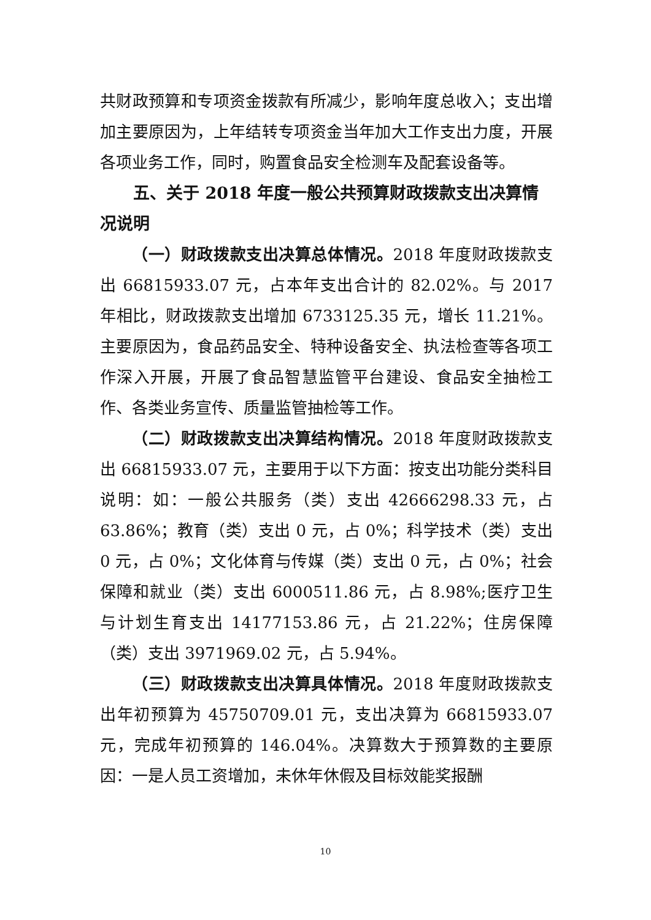共财政预算和专项资金拨款有所减少，影响年度总收入；支出增加主要原因为，上年结转专项资金当年加大工作支出力度，开展各项业务工作，同时，购置食品安全检测车及配套设备等。
五、关于 2018 年度一般公共预算财政拨款支出决算情况说明
（一）财政拨款支出决算总体情况。2018 年度财政拨款支出 66815933.07 元，占本年支出合计的 82.02%。与 2017 年相比，财政拨款支出增加 6733125.35 元，增长 11.21%。主要原因为，食品药品安全、特种设备安全、执法检查等各项工作深入开展，开展了食品智慧监管平台建设、食品安全抽检工作、各类业务宣传、质量监管抽检等工作。
（二）财政拨款支出决算结构情况。2018 年度财政拨款支出 66815933.07 元，主要用于以下方面：按支出功能分类科目说明：如：一般公共服务（类）支出 42666298.33 元，占 63.86%；教育（类）支出 0 元，占 0%；科学技术（类）支出 0 元，占 0%；文化体育与传媒（类）支出 0 元，占 0%；社会保障和就业（类）支出 6000511.86 元，占 8.98%;医疗卫生与计划生育支出 14177153.86 元，占 21.22%；住房保障（类）支出 3971969.02 元，占 5.94%。
（三）财政拨款支出决算具体情况。2018 年度财政拨款支出年初预算为 45750709.01 元，支出决算为 66815933.07 元，完成年初预算的 146.04%。决算数大于预算数的主要原因：一是人员工资增加，未休年休假及目标效能奖报酬
10